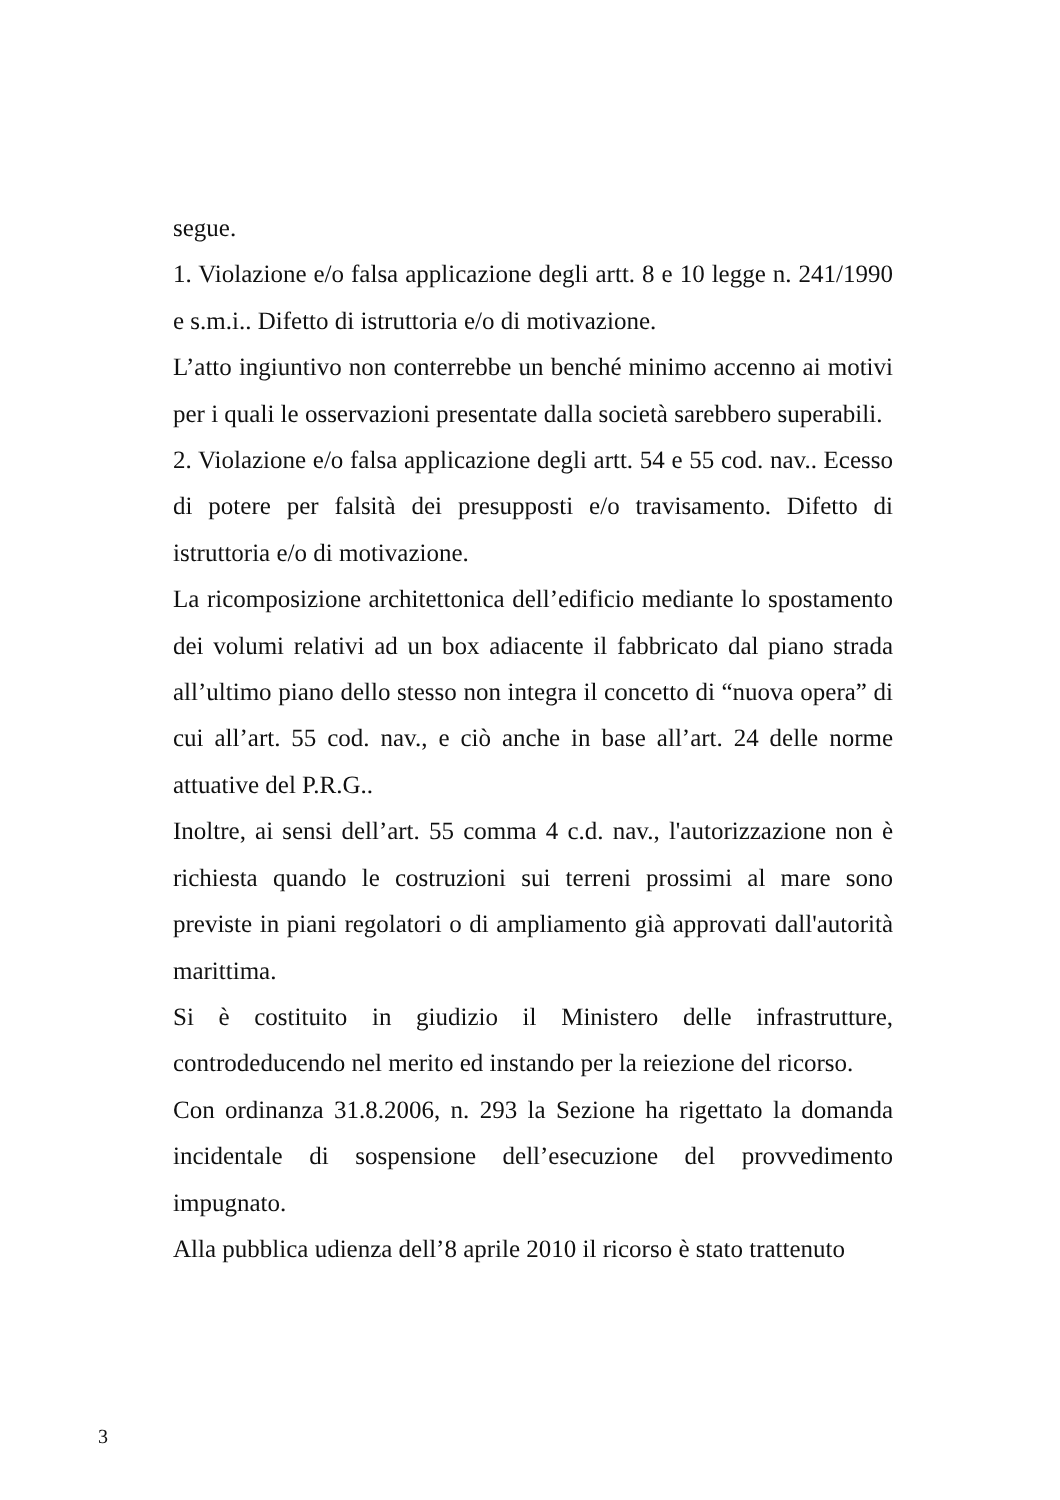segue.
1. Violazione e/o falsa applicazione degli artt. 8 e 10 legge n. 241/1990 e s.m.i.. Difetto di istruttoria e/o di motivazione.
L’atto ingiuntivo non conterrebbe un benché minimo accenno ai motivi per i quali le osservazioni presentate dalla società sarebbero superabili.
2. Violazione e/o falsa applicazione degli artt. 54 e 55 cod. nav.. Ecesso di potere per falsità dei presupposti e/o travisamento. Difetto di istruttoria e/o di motivazione.
La ricomposizione architettonica dell’edificio mediante lo spostamento dei volumi relativi ad un box adiacente il fabbricato dal piano strada all’ultimo piano dello stesso non integra il concetto di “nuova opera” di cui all’art. 55 cod. nav., e ciò anche in base all’art. 24 delle norme attuative del P.R.G..
Inoltre, ai sensi dell’art. 55 comma 4 c.d. nav., l'autorizzazione non è richiesta quando le costruzioni sui terreni prossimi al mare sono previste in piani regolatori o di ampliamento già approvati dall'autorità marittima.
Si è costituito in giudizio il Ministero delle infrastrutture, controdeducendo nel merito ed instando per la reiezione del ricorso.
Con ordinanza 31.8.2006, n. 293 la Sezione ha rigettato la domanda incidentale di sospensione dell’esecuzione del provvedimento impugnato.
Alla pubblica udienza dell’8 aprile 2010 il ricorso è stato trattenuto
3